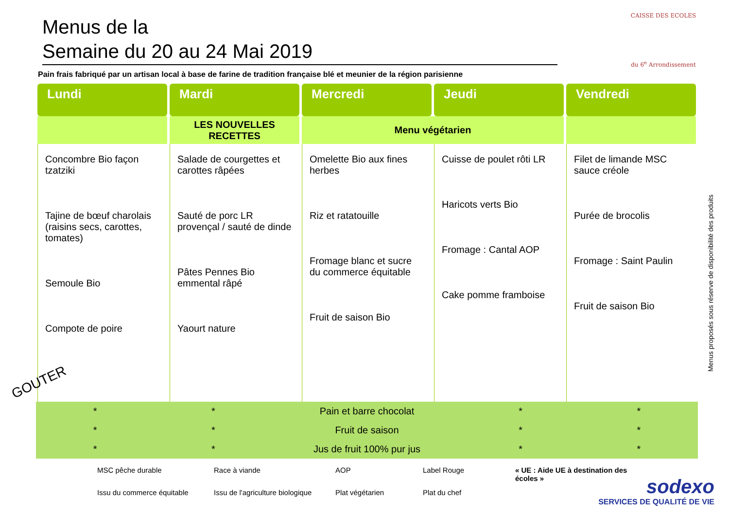CAISSE DES ECOLES
du 6<sup>e</sup> Arrondissement
Menus de la
Semaine du 20 au 24 Mai 2019
Pain frais fabriqué par un artisan local à base de farine de tradition française blé et meunier de la région parisienne
| Lundi | Mardi | Mercredi | Jeudi | Vendredi |
| --- | --- | --- | --- | --- |
| | LES NOUVELLES RECETTES | Menu végétarien | | |
| Concombre Bio façon tzatziki Tajine de bœuf charolais (raisins secs, carottes, tomates) Semoule Bio Compote de poire | Salade de courgettes et carottes râpées Sauté de porc LR provençal / sauté de dinde Pâtes Pennes Bio emmental râpé Yaourt nature | Omelette Bio aux fines herbes Riz et ratatouille Fromage blanc et sucre du commerce équitable Fruit de saison Bio | Cuisse de poulet rôti LR Haricots verts Bio Fromage : Cantal AOP Cake pomme framboise | Filet de limande MSC sauce créole Purée de brocolis Fromage : Saint Paulin Fruit de saison Bio |
GOUTER
* * Pain et barre chocolat * *
* * Fruit de saison * *
* * Jus de fruit 100% pur jus * *
MSC pêche durable Race à viande AOP Label Rouge « UE : Aide UE à destination des écoles » Issu du commerce équitable Issu de l'agriculture biologique Plat végétarien Plat du chef
Menus proposés sous réserve de disponibilité des produits
sodexo
SERVICES DE QUALITÉ DE VIE